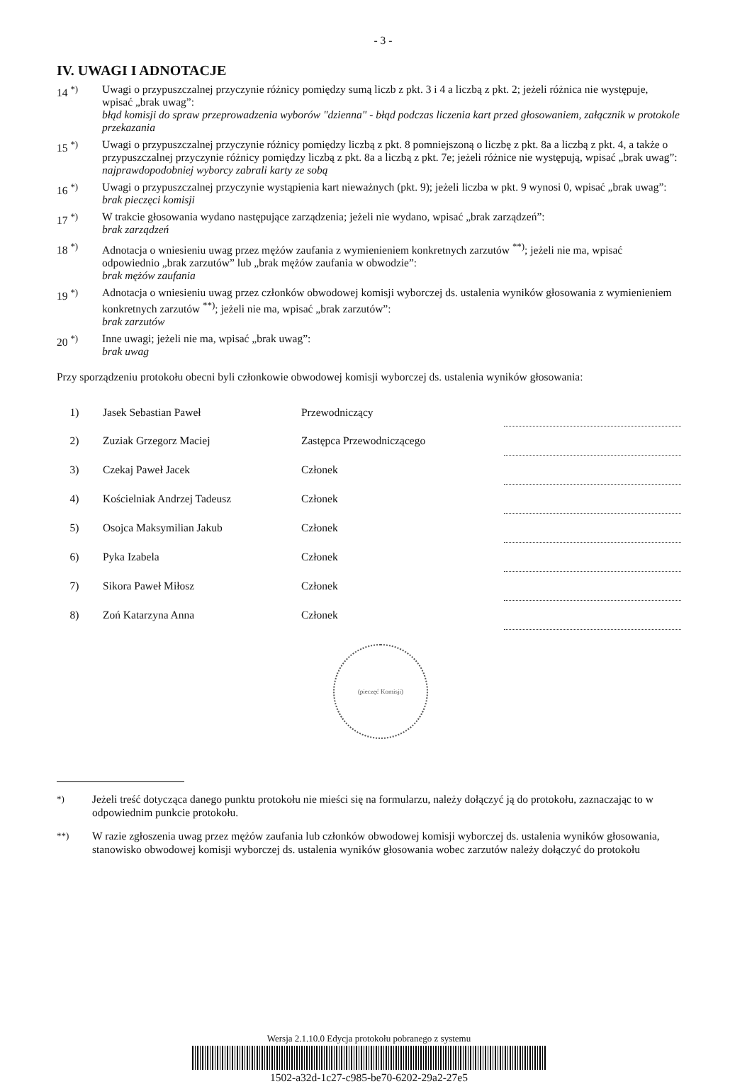- 3 -
IV. UWAGI I ADNOTACJE
14 <sup>*)</sup> Uwagi o przypuszczalnej przyczynie różnicy pomiędzy sumą liczb z pkt. 3 i 4 a liczbą z pkt. 2; jeżeli różnica nie występuje, wpisać „brak uwag”:
błąd komisji do spraw przeprowadzenia wyborów "dzienna" - błąd podczas liczenia kart przed głosowaniem, załącznik w protokole przekazania
15 <sup>*)</sup> Uwagi o przypuszczalnej przyczynie różnicy pomiędzy liczbą z pkt. 8 pomniejszoną o liczbę z pkt. 8a a liczbą z pkt. 4, a także o przypuszczalnej przyczynie różnicy pomiędzy liczbą z pkt. 8a a liczbą z pkt. 7e; jeżeli różnice nie występują, wpisać „brak uwag”:
najprawdopodobniej wyborcy zabrali karty ze sobą
16 <sup>*)</sup> Uwagi o przypuszczalnej przyczynie wystąpienia kart nieważnych (pkt. 9); jeżeli liczba w pkt. 9 wynosi 0, wpisać „brak uwag”:
brak pieczęci komisji
17 <sup>*)</sup> W trakcie głosowania wydano następujące zarządzenia; jeżeli nie wydano, wpisać „brak zarządzeń”:
brak zarządzeń
18 <sup>*)</sup> Adnotacja o wniesieniu uwag przez mężów zaufania z wymienieniem konkretnych zarzutów <sup>**)</sup>; jeżeli nie ma, wpisać odpowiednio „brak zarzutów” lub „brak mężów zaufania w obwodzie”:
brak mężów zaufania
19 <sup>*)</sup> Adnotacja o wniesieniu uwag przez członków obwodowej komisji wyborczej ds. ustalenia wyników głosowania z wymienieniem konkretnych zarzutów <sup>**)</sup>; jeżeli nie ma, wpisać „brak zarzutów”:
brak zarzutów
20 <sup>*)</sup> Inne uwagi; jeżeli nie ma, wpisać „brak uwag”:
brak uwag
Przy sporządzeniu protokołu obecni byli członkowie obwodowej komisji wyborczej ds. ustalenia wyników głosowania:
| 1) | Jasek Sebastian Paweł | Przewodniczący | |
| 2) | Zuziak Grzegorz Maciej | Zastępca Przewodniczącego | |
| 3) | Czekaj Paweł Jacek | Członek | |
| 4) | Kościelniak Andrzej Tadeusz | Członek | |
| 5) | Osojca Maksymilian Jakub | Członek | |
| 6) | Pyka Izabela | Członek | |
| 7) | Sikora Paweł Miłosz | Członek | |
| 8) | Zoń Katarzyna Anna | Członek | |
(pieczęć Komisji)
<sup>*)</sup> Jeżeli treść dotycząca danego punktu protokołu nie mieści się na formularzu, należy dołączyć ją do protokołu, zaznaczając to w odpowiednim punkcie protokołu.
<sup>**)</sup> W razie zgłoszenia uwag przez mężów zaufania lub członków obwodowej komisji wyborczej ds. ustalenia wyników głosowania, stanowisko obwodowej komisji wyborczej ds. ustalenia wyników głosowania wobec zarzutów należy dołączyć do protokołu
Wersja 2.1.10.0 Edycja protokołu pobranego z systemu
1502-a32d-1c27-c985-be70-6202-29a2-27e5